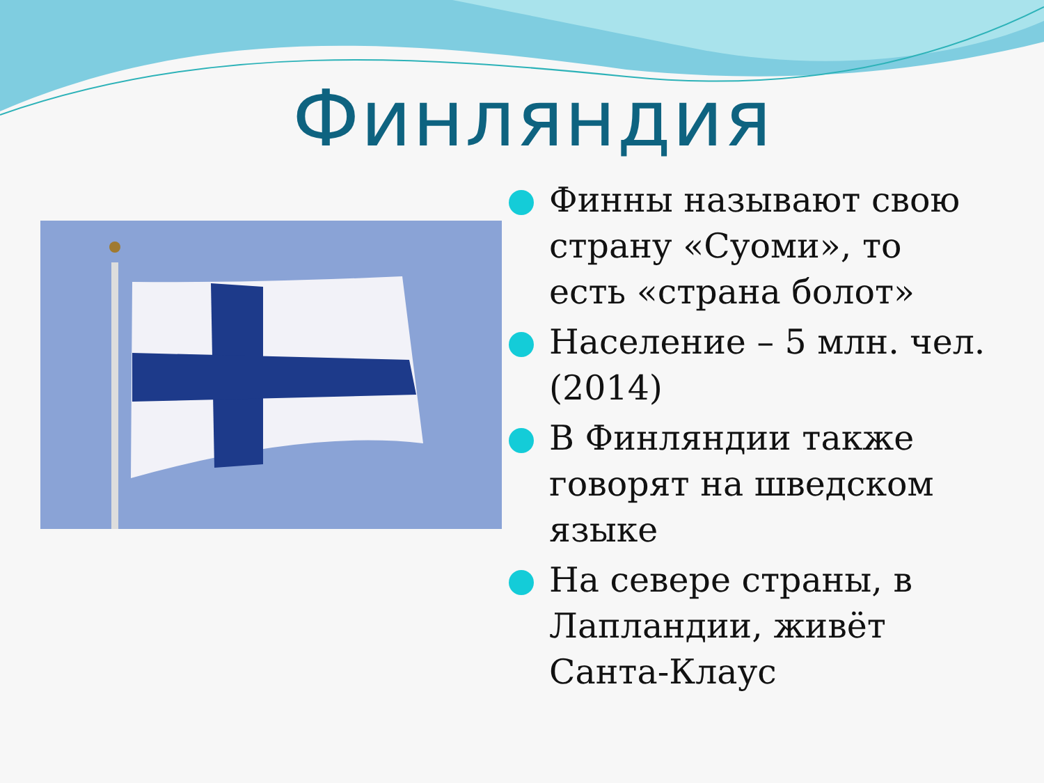Финляндия
Финны называют свою страну «Суоми», то есть «страна болот»
Население – 5 млн. чел. (2014)
В Финляндии также говорят на шведском языке
На севере страны, в Лапландии, живёт Санта-Клаус